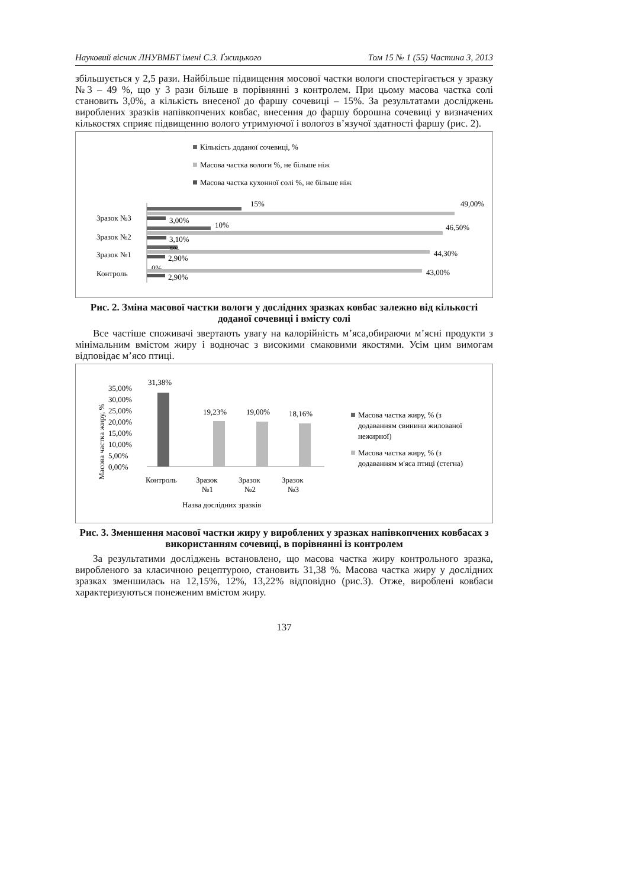Науковий вісник ЛНУВМБТ імені С.З. Ґжицького Том 15 № 1 (55) Частина 3, 2013
збільшується у 2,5 рази. Найбільше підвищення мосової частки вологи спостерігається у зразку №3 – 49 %, що у 3 рази більше в порівнянні з контролем. При цьому масова частка солі становить 3,0%, а кількість внесеної до фаршу сочевиці – 15%. За результатами досліджень вироблених зразків напівкопчених ковбас, внесення до фаршу борошна сочевиці у визначених кількостях сприяє підвищенню волого утримуючої і вологоз в’язучої здатності фаршу (рис. 2).
Кількість доданої сочевиці, %
Масова частка вологи %, не більше ніж
Масова частка кухонної солі %, не більше ніж
Зразок №3
Зразок №2
Зразок №1
Контроль
15%
49,00%
3,00%
10%
46,50%
3,10%
5%
44,30%
2,90%
0%
43,00%
2,90%
Рис. 2. Зміна масової частки вологи у дослідних зразках ковбас залежно від кількості доданої сочевиці і вмісту солі
Все частіше споживачі звертають увагу на калорійність м’яса,обираючи м’ясні продукти з мінімальним вмістом жиру і водночас з високими смаковими якостями. Усім цим вимогам відповідає м’ясо птиці.
Масова частка жиру, %
35,00%
30,00%
25,00%
20,00%
15,00%
10,00%
5,00%
0,00%
31,38%
19,23%
19,00%
18,16%
Контроль
Зразок
№1
Зразок
№2
Зразок
№3
Назва дослідних зразків
Масова частка жиру, % (з
додаванням свинини жилованої
нежирної)
Масова частка жиру, % (з
додаванням м'яса птиці (стегна)
Рис. 3. Зменшення масової частки жиру у вироблених у зразках напівкопчених ковбасах з використанням сочевиці, в порівнянні із контролем
За результатими досліджень встановлено, що масова частка жиру контрольного зразка, виробленого за класичною рецептурою, становить 31,38 %. Масова частка жиру у дослідних зразках зменшилась на 12,15%, 12%, 13,22% відповідно (рис.3). Отже, вироблені ковбаси характеризуються понеженим вмістом жиру.
137